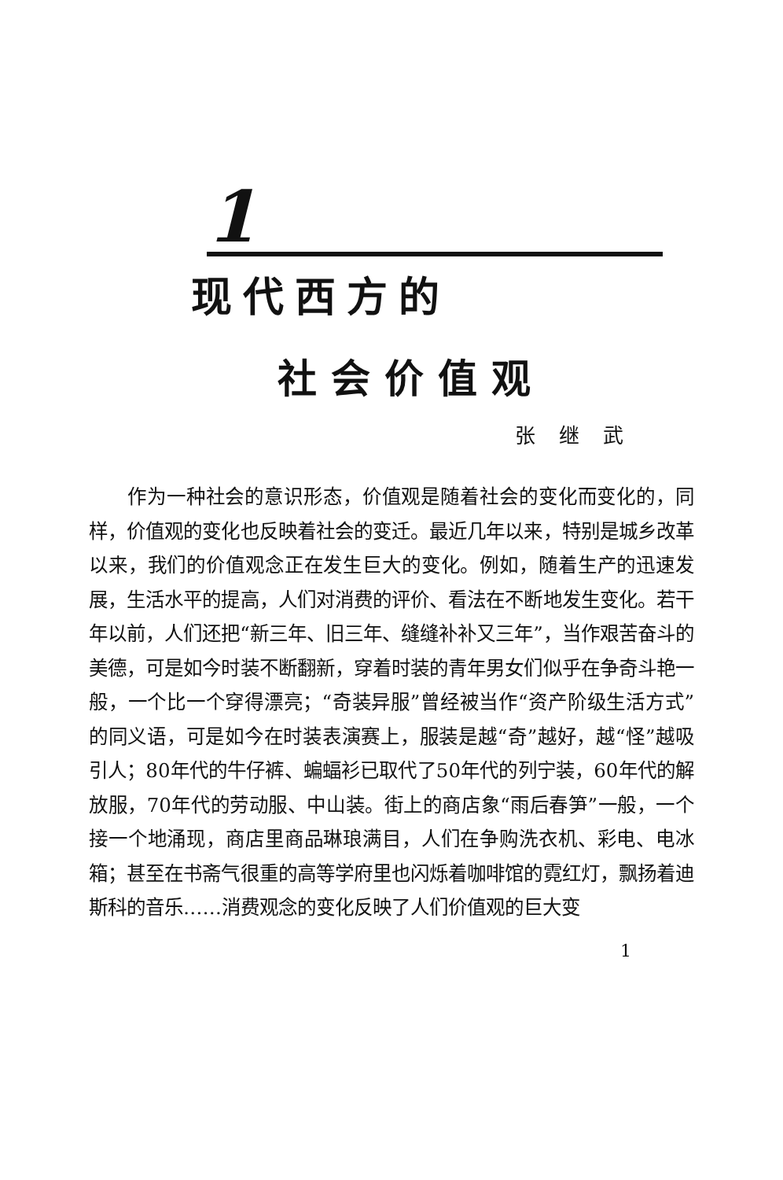1
现代西方的
社会价值观
张继武
作为一种社会的意识形态，价值观是随着社会的变化而变化的，同样，价值观的变化也反映着社会的变迁。最近几年以来，特别是城乡改革以来，我们的价值观念正在发生巨大的变化。例如，随着生产的迅速发展，生活水平的提高，人们对消费的评价、看法在不断地发生变化。若干年以前，人们还把“新三年、旧三年、缝缝补补又三年”，当作艰苦奋斗的美德，可是如今时装不断翻新，穿着时装的青年男女们似乎在争奇斗艳一般，一个比一个穿得漂亮；“奇装异服”曾经被当作“资产阶级生活方式”的同义语，可是如今在时装表演赛上，服装是越“奇”越好，越“怪”越吸引人；80年代的牛仔裤、蝙蝠衫已取代了50年代的列宁装，60年代的解放服，70年代的劳动服、中山装。街上的商店象“雨后春笋”一般，一个接一个地涌现，商店里商品琳琅满目，人们在争购洗衣机、彩电、电冰箱；甚至在书斋气很重的高等学府里也闪烁着咖啡馆的霓红灯，飘扬着迪斯科的音乐……消费观念的变化反映了人们价值观的巨大变
1